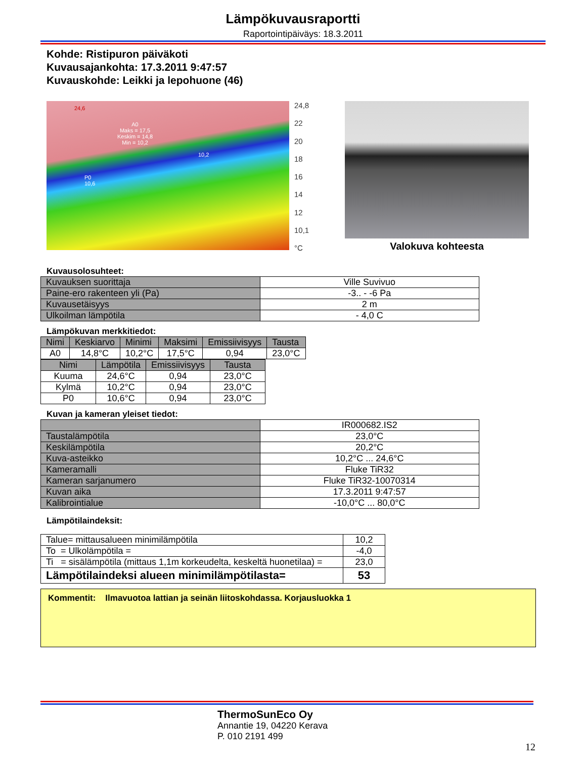Lämpökuvausraportti
Raportointipäiväys: 18.3.2011
Kohde: Ristipuron päiväkoti
Kuvausajankohta: 17.3.2011 9:47:57
Kuvauskohde: Leikki ja lepohuone (46)
24,6
A0
Maks = 17,5
Keskim = 14,8
Min = 10,2
10,2
P0
10,6
24,8
22
20
18
16
14
12
10,1
°C
Valokuva kohteesta
Kuvausolosuhteet:
| Kuvauksen suorittaja | Ville Suvivuo |
| Paine-ero rakenteen yli (Pa) | -3.. - -6 Pa |
| Kuvausetäisyys | 2 m |
| Ulkoilman lämpötila | - 4,0 C |
Lämpökuvan merkkitiedot:
| Nimi | Keskiarvo | Minimi | Maksimi | Emissiivisyys | Tausta |
| --- | --- | --- | --- | --- | --- |
| A0 | 14,8°C | 10,2°C | 17,5°C | 0,94 | 23,0°C |
| Nimi | Lämpötila | Emissiivisyys | Tausta |
| --- | --- | --- | --- |
| Kuuma | 24,6°C | 0,94 | 23,0°C |
| Kylmä | 10,2°C | 0,94 | 23,0°C |
| P0 | 10,6°C | 0,94 | 23,0°C |
Kuvan ja kameran yleiset tiedot:
| | IR000682.IS2 |
| Taustalämpötila | 23,0°C |
| Keskilämpötila | 20,2°C |
| Kuva-asteikko | 10,2°C ... 24,6°C |
| Kameramalli | Fluke TiR32 |
| Kameran sarjanumero | Fluke TiR32-10070314 |
| Kuvan aika | 17.3.2011 9:47:57 |
| Kalibrointialue | -10,0°C ... 80,0°C |
Lämpötilaindeksit:
| Talue= mittausalueen minimilämpötila | 10,2 |
| To = Ulkolämpötila = | -4,0 |
| Ti = sisälämpötila (mittaus 1,1m korkeudelta, keskeltä huonetilaa) = | 23,0 |
| Lämpötilaindeksi alueen minimilämpötilasta= | 53 |
Kommentit: Ilmavuotoa lattian ja seinän liitoskohdassa. Korjausluokka 1
ThermoSunEco Oy
Annantie 19, 04220 Kerava
P. 010 2191 499
12